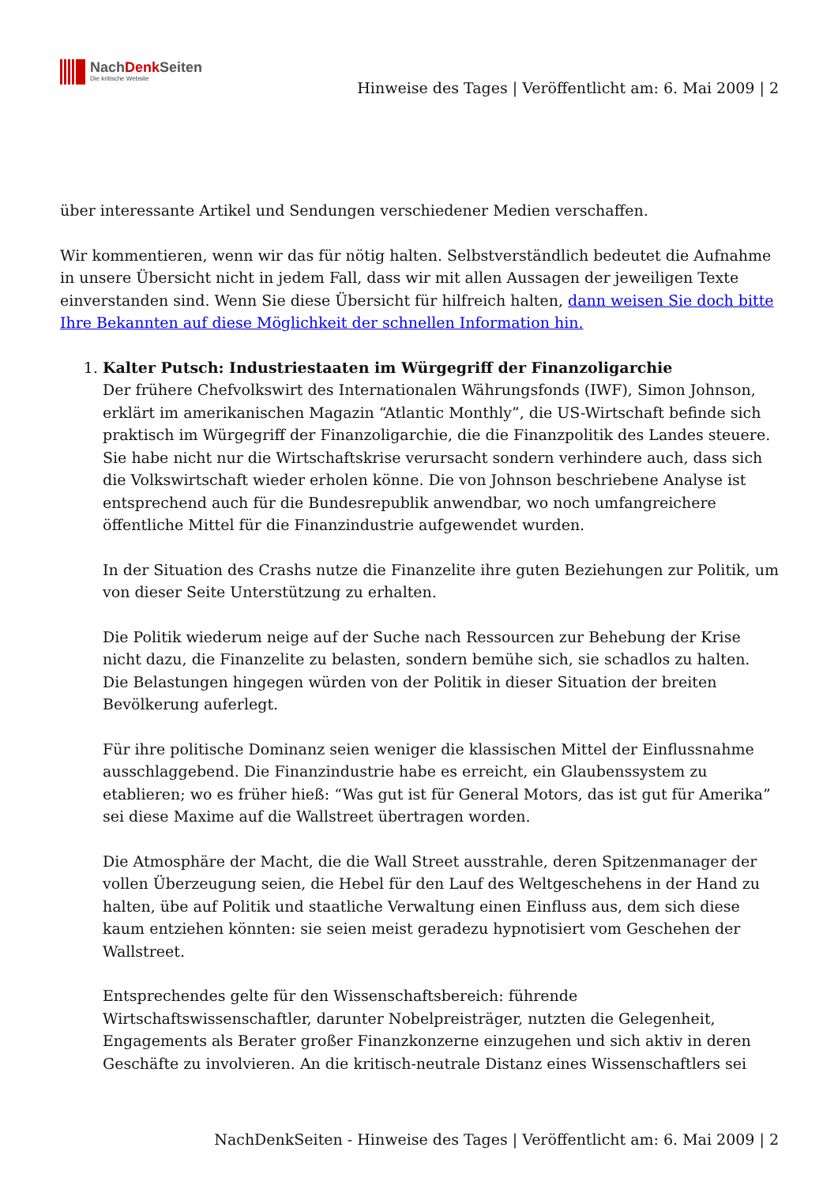NachDenk Seiten
Die kritische Website
Hinweise des Tages | Veröffentlicht am: 6. Mai 2009 | 2
über interessante Artikel und Sendungen verschiedener Medien verschaffen.
Wir kommentieren, wenn wir das für nötig halten. Selbstverständlich bedeutet die Aufnahme in unsere Übersicht nicht in jedem Fall, dass wir mit allen Aussagen der jeweiligen Texte einverstanden sind. Wenn Sie diese Übersicht für hilfreich halten, dann weisen Sie doch bitte Ihre Bekannten auf diese Möglichkeit der schnellen Information hin.
1. Kalter Putsch: Industriestaaten im Würgegriff der Finanzoligarchie
Der frühere Chefvolkswirt des Internationalen Währungsfonds (IWF), Simon Johnson, erklärt im amerikanischen Magazin “Atlantic Monthly”, die US-Wirtschaft befinde sich praktisch im Würgegriff der Finanzoligarchie, die die Finanzpolitik des Landes steuere. Sie habe nicht nur die Wirtschaftskrise verursacht sondern verhindere auch, dass sich die Volkswirtschaft wieder erholen könne. Die von Johnson beschriebene Analyse ist entsprechend auch für die Bundesrepublik anwendbar, wo noch umfangreichere öffentliche Mittel für die Finanzindustrie aufgewendet wurden.
In der Situation des Crashs nutze die Finanzelite ihre guten Beziehungen zur Politik, um von dieser Seite Unterstützung zu erhalten.
Die Politik wiederum neige auf der Suche nach Ressourcen zur Behebung der Krise nicht dazu, die Finanzelite zu belasten, sondern bemühe sich, sie schadlos zu halten. Die Belastungen hingegen würden von der Politik in dieser Situation der breiten Bevölkerung auferlegt.
Für ihre politische Dominanz seien weniger die klassischen Mittel der Einflussnahme ausschlaggebend. Die Finanzindustrie habe es erreicht, ein Glaubenssystem zu etablieren; wo es früher hieß: “Was gut ist für General Motors, das ist gut für Amerika” sei diese Maxime auf die Wallstreet übertragen worden.
Die Atmosphäre der Macht, die die Wall Street ausstrahle, deren Spitzenmanager der vollen Überzeugung seien, die Hebel für den Lauf des Weltgeschehens in der Hand zu halten, übe auf Politik und staatliche Verwaltung einen Einfluss aus, dem sich diese kaum entziehen könnten: sie seien meist geradezu hypnotisiert vom Geschehen der Wallstreet.
Entsprechendes gelte für den Wissenschaftsbereich: führende Wirtschaftswissenschaftler, darunter Nobelpreisträger, nutzten die Gelegenheit, Engagements als Berater großer Finanzkonzerne einzugehen und sich aktiv in deren Geschäfte zu involvieren. An die kritisch-neutrale Distanz eines Wissenschaftlers sei
NachDenkSeiten - Hinweise des Tages | Veröffentlicht am: 6. Mai 2009 | 2